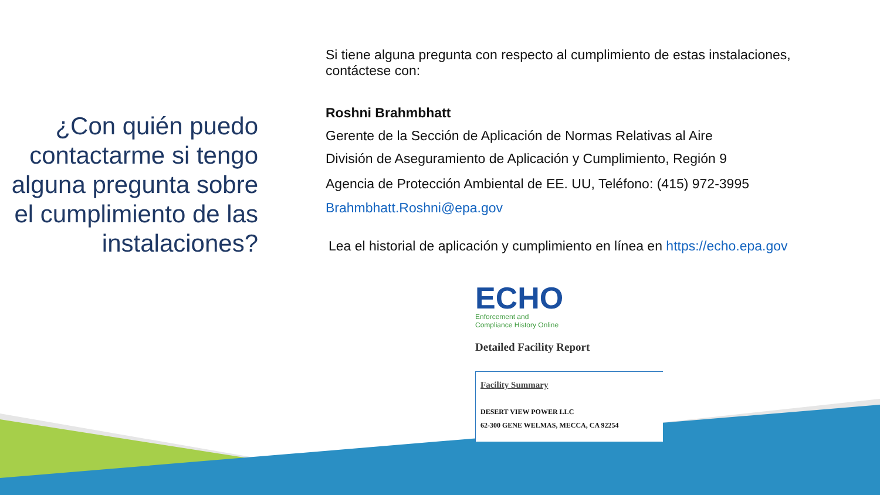¿Con quién puedo contactarme si tengo alguna pregunta sobre el cumplimiento de las instalaciones?
Si tiene alguna pregunta con respecto al cumplimiento de estas instalaciones, contáctese con:
Roshni Brahmbhatt
Gerente de la Sección de Aplicación de Normas Relativas al Aire
División de Aseguramiento de Aplicación y Cumplimiento, Región 9
Agencia de Protección Ambiental de EE. UU, Teléfono: (415) 972-3995
Brahmbhatt.Roshni@epa.gov
Lea el historial de aplicación y cumplimiento en línea en https://echo.epa.gov
ECHO
Enforcement and
Compliance History Online
Detailed Facility Report
Facility Summary
DESERT VIEW POWER LLC
62-300 GENE WELMAS, MECCA, CA 92254